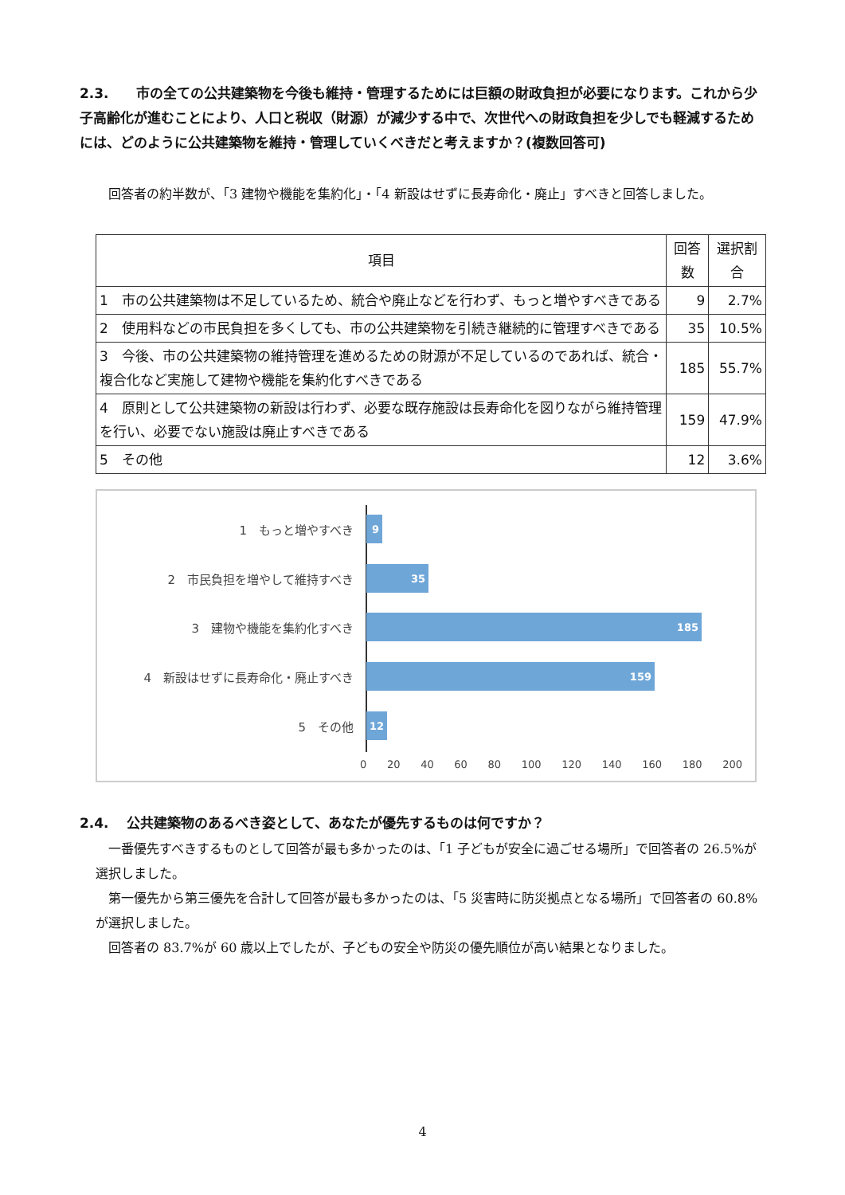2.3.　　市の全ての公共建築物を今後も維持・管理するためには巨額の財政負担が必要になります。これから少子高齢化が進むことにより、人口と税収（財源）が減少する中で、次世代への財政負担を少しでも軽減するためには、どのように公共建築物を維持・管理していくべきだと考えますか？(複数回答可)
　回答者の約半数が、「3 建物や機能を集約化」・「4 新設はせずに長寿命化・廃止」すべきと回答しました。
| 項目 | 回答数 | 選択割合 |
| --- | --- | --- |
| 1 市の公共建築物は不足しているため、統合や廃止などを行わず、もっと増やすべきである | 9 | 2.7% |
| 2 使用料などの市民負担を多くしても、市の公共建築物を引続き継続的に管理すべきである | 35 | 10.5% |
| 3 今後、市の公共建築物の維持管理を進めるための財源が不足しているのであれば、統合・複合化など実施して建物や機能を集約化すべきである | 185 | 55.7% |
| 4 原則として公共建築物の新設は行わず、必要な既存施設は長寿命化を図りながら維持管理を行い、必要でない施設は廃止すべきである | 159 | 47.9% |
| 5 その他 | 12 | 3.6% |
1　もっと増やすべき
9
2　市民負担を増やして維持すべき
35
3　建物や機能を集約化すべき
185
4　新設はせずに長寿命化・廃止すべき
159
5　その他
12
0 20 40 60 80 100 120 140 160 180 200
2.4.　 公共建築物のあるべき姿として、あなたが優先するものは何ですか？
　一番優先すべきするものとして回答が最も多かったのは、「1 子どもが安全に過ごせる場所」で回答者の 26.5%が選択しました。
　第一優先から第三優先を合計して回答が最も多かったのは、「5 災害時に防災拠点となる場所」で回答者の 60.8%が選択しました。
　回答者の 83.7%が 60 歳以上でしたが、子どもの安全や防災の優先順位が高い結果となりました。
4